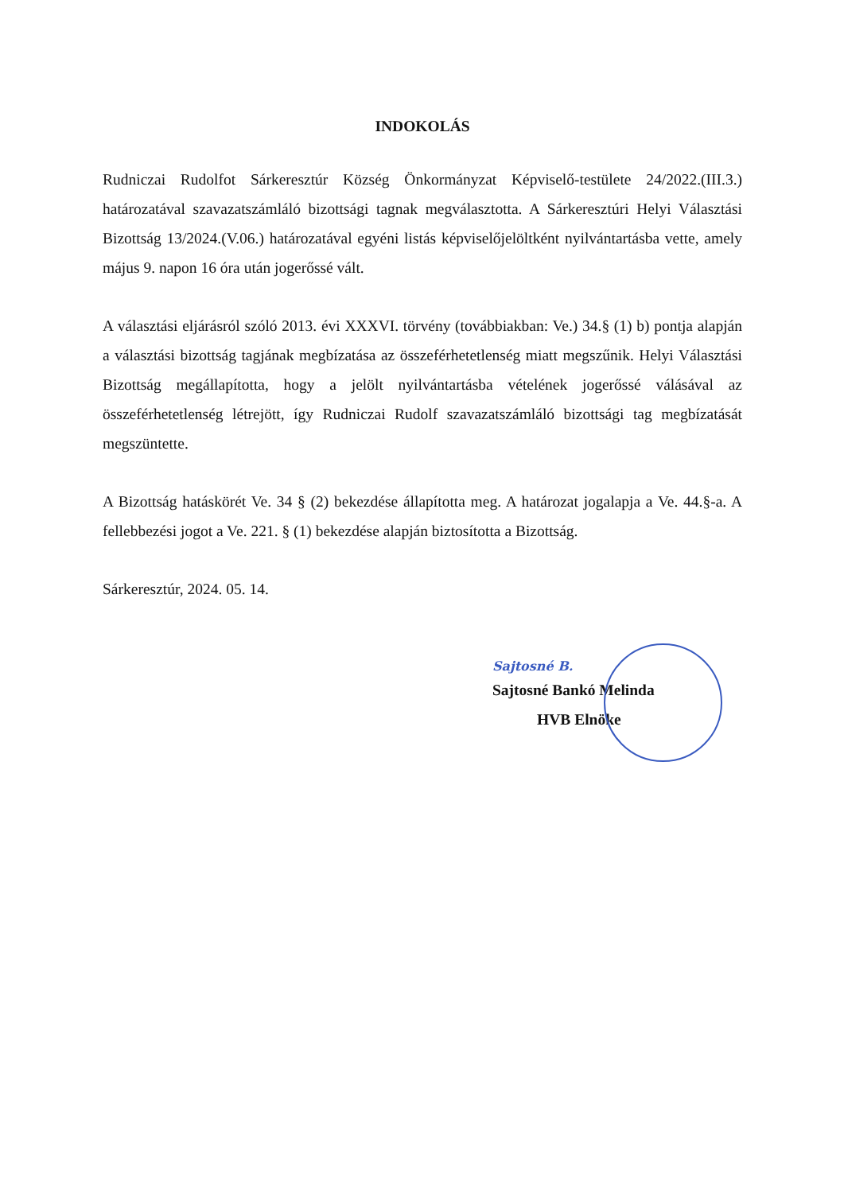INDOKOLÁS
Rudniczai Rudolfot Sárkeresztúr Község Önkormányzat Képviselő-testülete 24/2022.(III.3.) határozatával szavazatszámláló bizottsági tagnak megválasztotta. A Sárkeresztúri Helyi Választási Bizottság 13/2024.(V.06.) határozatával egyéni listás képviselőjelöltként nyilvántartásba vette, amely május 9. napon 16 óra után jogerőssé vált.
A választási eljárásról szóló 2013. évi XXXVI. törvény (továbbiakban: Ve.) 34.§ (1) b) pontja alapján a választási bizottság tagjának megbízatása az összeférhetetlenség miatt megszűnik. Helyi Választási Bizottság megállapította, hogy a jelölt nyilvántartásba vételének jogerőssé válásával az összeférhetetlenség létrejött, így Rudniczai Rudolf szavazatszámláló bizottsági tag megbízatását megszüntette.
A Bizottság hatáskörét Ve. 34 § (2) bekezdése állapította meg. A határozat jogalapja a Ve. 44.§-a. A fellebbezési jogot a Ve. 221. § (1) bekezdése alapján biztosította a Bizottság.
Sárkeresztúr, 2024. 05. 14.
Sajtosné B.
Sajtosné Bankó Melinda
HVB Elnöke